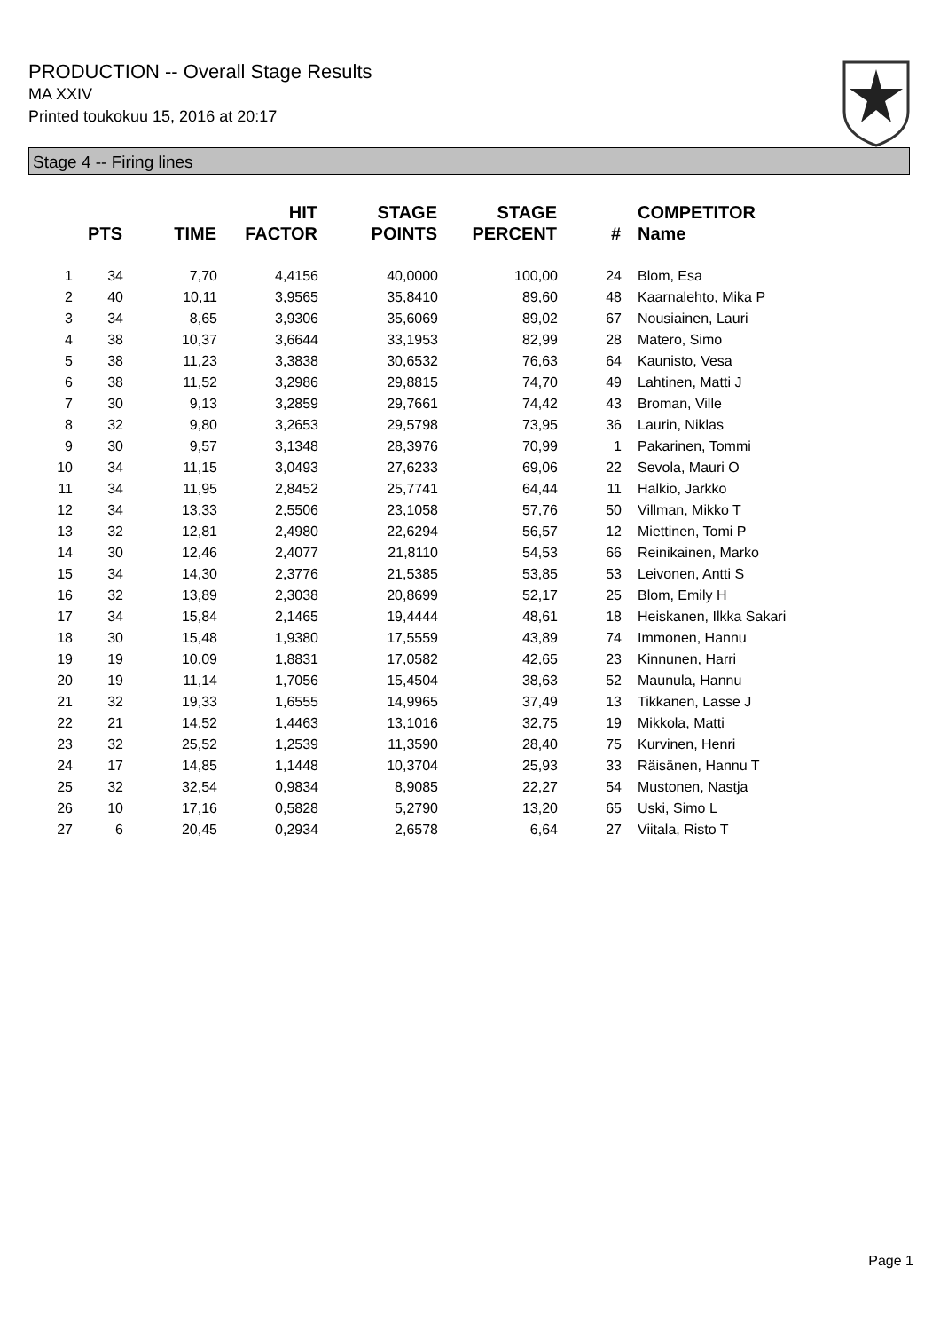PRODUCTION -- Overall Stage Results
MA XXIV
Printed toukokuu 15, 2016 at 20:17
Stage 4 -- Firing lines
| | PTS | TIME | HIT FACTOR | STAGE POINTS | STAGE PERCENT | # | COMPETITOR Name |
| --- | --- | --- | --- | --- | --- | --- | --- |
| 1 | 34 | 7,70 | 4,4156 | 40,0000 | 100,00 | 24 | Blom, Esa |
| 2 | 40 | 10,11 | 3,9565 | 35,8410 | 89,60 | 48 | Kaarnalehto, Mika P |
| 3 | 34 | 8,65 | 3,9306 | 35,6069 | 89,02 | 67 | Nousiainen, Lauri |
| 4 | 38 | 10,37 | 3,6644 | 33,1953 | 82,99 | 28 | Matero, Simo |
| 5 | 38 | 11,23 | 3,3838 | 30,6532 | 76,63 | 64 | Kaunisto, Vesa |
| 6 | 38 | 11,52 | 3,2986 | 29,8815 | 74,70 | 49 | Lahtinen, Matti J |
| 7 | 30 | 9,13 | 3,2859 | 29,7661 | 74,42 | 43 | Broman, Ville |
| 8 | 32 | 9,80 | 3,2653 | 29,5798 | 73,95 | 36 | Laurin, Niklas |
| 9 | 30 | 9,57 | 3,1348 | 28,3976 | 70,99 | 1 | Pakarinen, Tommi |
| 10 | 34 | 11,15 | 3,0493 | 27,6233 | 69,06 | 22 | Sevola, Mauri O |
| 11 | 34 | 11,95 | 2,8452 | 25,7741 | 64,44 | 11 | Halkio, Jarkko |
| 12 | 34 | 13,33 | 2,5506 | 23,1058 | 57,76 | 50 | Villman, Mikko T |
| 13 | 32 | 12,81 | 2,4980 | 22,6294 | 56,57 | 12 | Miettinen, Tomi P |
| 14 | 30 | 12,46 | 2,4077 | 21,8110 | 54,53 | 66 | Reinikainen, Marko |
| 15 | 34 | 14,30 | 2,3776 | 21,5385 | 53,85 | 53 | Leivonen, Antti S |
| 16 | 32 | 13,89 | 2,3038 | 20,8699 | 52,17 | 25 | Blom, Emily H |
| 17 | 34 | 15,84 | 2,1465 | 19,4444 | 48,61 | 18 | Heiskanen, Ilkka Sakari |
| 18 | 30 | 15,48 | 1,9380 | 17,5559 | 43,89 | 74 | Immonen, Hannu |
| 19 | 19 | 10,09 | 1,8831 | 17,0582 | 42,65 | 23 | Kinnunen, Harri |
| 20 | 19 | 11,14 | 1,7056 | 15,4504 | 38,63 | 52 | Maunula, Hannu |
| 21 | 32 | 19,33 | 1,6555 | 14,9965 | 37,49 | 13 | Tikkanen, Lasse J |
| 22 | 21 | 14,52 | 1,4463 | 13,1016 | 32,75 | 19 | Mikkola, Matti |
| 23 | 32 | 25,52 | 1,2539 | 11,3590 | 28,40 | 75 | Kurvinen, Henri |
| 24 | 17 | 14,85 | 1,1448 | 10,3704 | 25,93 | 33 | Räisänen, Hannu T |
| 25 | 32 | 32,54 | 0,9834 | 8,9085 | 22,27 | 54 | Mustonen, Nastja |
| 26 | 10 | 17,16 | 0,5828 | 5,2790 | 13,20 | 65 | Uski, Simo L |
| 27 | 6 | 20,45 | 0,2934 | 2,6578 | 6,64 | 27 | Viitala, Risto T |
Page 1